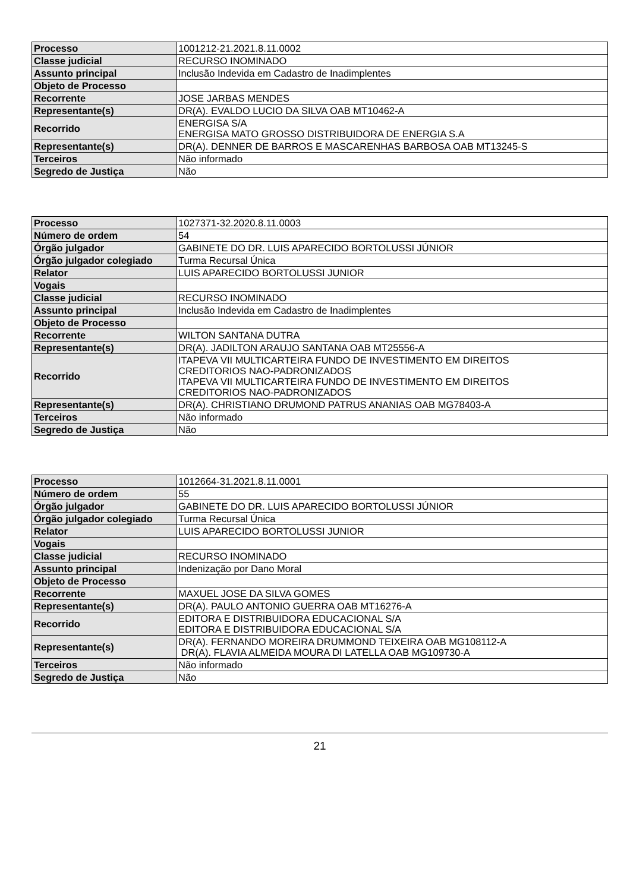| Processo | 1001212-21.2021.8.11.0002 |
| Classe judicial | RECURSO INOMINADO |
| Assunto principal | Inclusão Indevida em Cadastro de Inadimplentes |
| Objeto de Processo | |
| Recorrente | JOSE JARBAS MENDES |
| Representante(s) | DR(A). EVALDO LUCIO DA SILVA OAB MT10462-A |
| Recorrido | ENERGISA S/A ENERGISA MATO GROSSO DISTRIBUIDORA DE ENERGIA S.A |
| Representante(s) | DR(A). DENNER DE BARROS E MASCARENHAS BARBOSA OAB MT13245-S |
| Terceiros | Não informado |
| Segredo de Justiça | Não |
| Processo | 1027371-32.2020.8.11.0003 |
| Número de ordem | 54 |
| Órgão julgador | GABINETE DO DR. LUIS APARECIDO BORTOLUSSI JÚNIOR |
| Órgão julgador colegiado | Turma Recursal Única |
| Relator | LUIS APARECIDO BORTOLUSSI JUNIOR |
| Vogais | |
| Classe judicial | RECURSO INOMINADO |
| Assunto principal | Inclusão Indevida em Cadastro de Inadimplentes |
| Objeto de Processo | |
| Recorrente | WILTON SANTANA DUTRA |
| Representante(s) | DR(A). JADILTON ARAUJO SANTANA OAB MT25556-A |
| Recorrido | ITAPEVA VII MULTICARTEIRA FUNDO DE INVESTIMENTO EM DIREITOS CREDITORIOS NAO-PADRONIZADOS ITAPEVA VII MULTICARTEIRA FUNDO DE INVESTIMENTO EM DIREITOS CREDITORIOS NAO-PADRONIZADOS |
| Representante(s) | DR(A). CHRISTIANO DRUMOND PATRUS ANANIAS OAB MG78403-A |
| Terceiros | Não informado |
| Segredo de Justiça | Não |
| Processo | 1012664-31.2021.8.11.0001 |
| Número de ordem | 55 |
| Órgão julgador | GABINETE DO DR. LUIS APARECIDO BORTOLUSSI JÚNIOR |
| Órgão julgador colegiado | Turma Recursal Única |
| Relator | LUIS APARECIDO BORTOLUSSI JUNIOR |
| Vogais | |
| Classe judicial | RECURSO INOMINADO |
| Assunto principal | Indenização por Dano Moral |
| Objeto de Processo | |
| Recorrente | MAXUEL JOSE DA SILVA GOMES |
| Representante(s) | DR(A). PAULO ANTONIO GUERRA OAB MT16276-A |
| Recorrido | EDITORA E DISTRIBUIDORA EDUCACIONAL S/A EDITORA E DISTRIBUIDORA EDUCACIONAL S/A |
| Representante(s) | DR(A). FERNANDO MOREIRA DRUMMOND TEIXEIRA OAB MG108112-A DR(A). FLAVIA ALMEIDA MOURA DI LATELLA OAB MG109730-A |
| Terceiros | Não informado |
| Segredo de Justiça | Não |
21